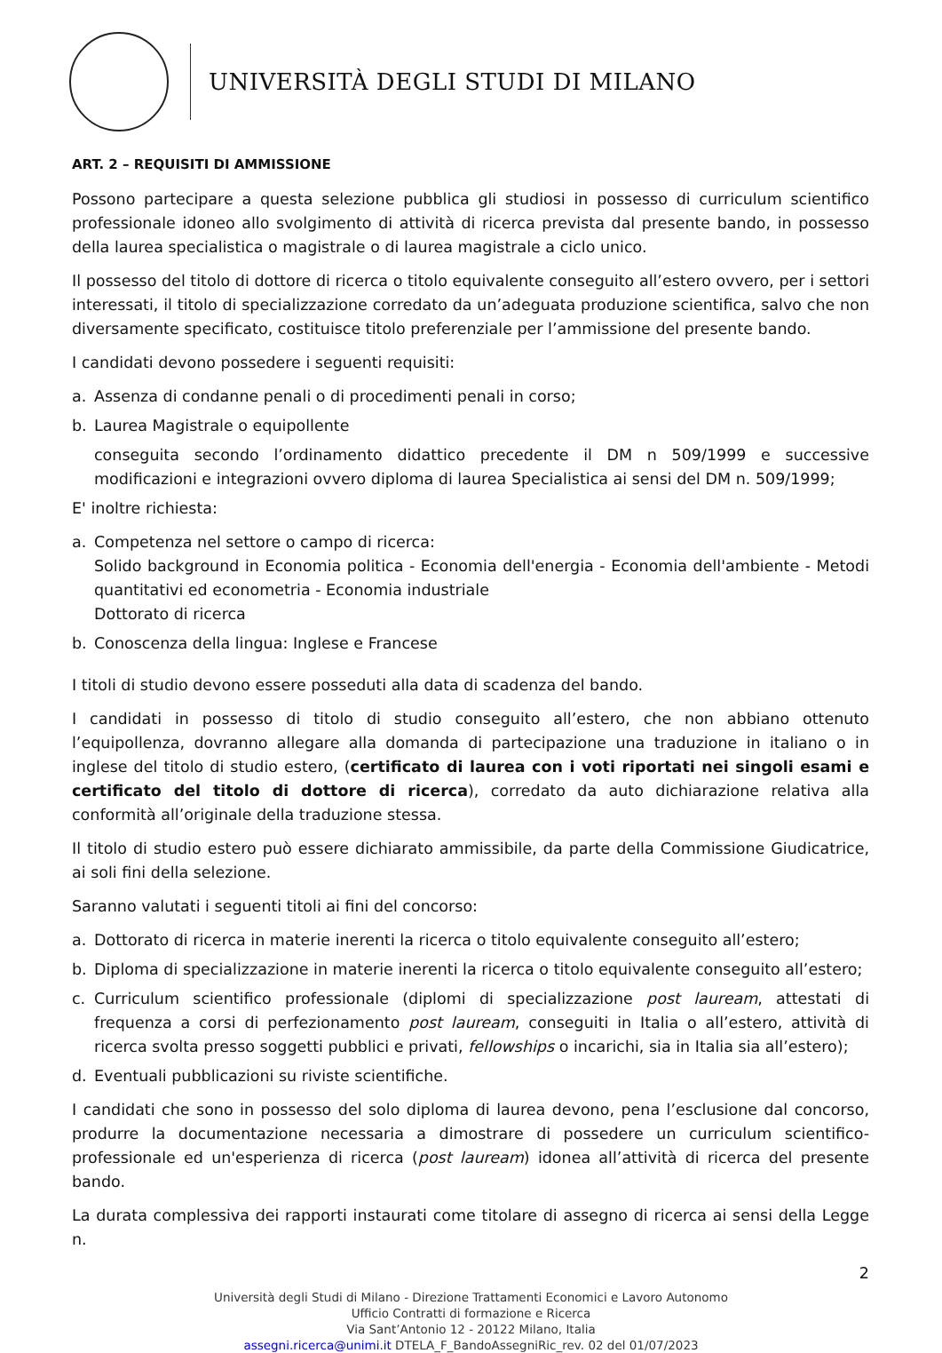UNIVERSITÀ DEGLI STUDI DI MILANO
ART. 2 – REQUISITI DI AMMISSIONE
Possono partecipare a questa selezione pubblica gli studiosi in possesso di curriculum scientifico professionale idoneo allo svolgimento di attività di ricerca prevista dal presente bando, in possesso della laurea specialistica o magistrale o di laurea magistrale a ciclo unico.
Il possesso del titolo di dottore di ricerca o titolo equivalente conseguito all’estero ovvero, per i settori interessati, il titolo di specializzazione corredato da un’adeguata produzione scientifica, salvo che non diversamente specificato, costituisce titolo preferenziale per l’ammissione del presente bando.
I candidati devono possedere i seguenti requisiti:
a. Assenza di condanne penali o di procedimenti penali in corso;
b. Laurea Magistrale o equipollente
conseguita secondo l’ordinamento didattico precedente il DM n 509/1999 e successive modificazioni e integrazioni ovvero diploma di laurea Specialistica ai sensi del DM n. 509/1999;
E' inoltre richiesta:
a. Competenza nel settore o campo di ricerca:
Solido background in Economia politica - Economia dell'energia - Economia dell'ambiente - Metodi quantitativi ed econometria - Economia industriale
Dottorato di ricerca
b. Conoscenza della lingua: Inglese e Francese
I titoli di studio devono essere posseduti alla data di scadenza del bando.
I candidati in possesso di titolo di studio conseguito all’estero, che non abbiano ottenuto l’equipollenza, dovranno allegare alla domanda di partecipazione una traduzione in italiano o in inglese del titolo di studio estero, (certificato di laurea con i voti riportati nei singoli esami e certificato del titolo di dottore di ricerca), corredato da auto dichiarazione relativa alla conformità all’originale della traduzione stessa.
Il titolo di studio estero può essere dichiarato ammissibile, da parte della Commissione Giudicatrice, ai soli fini della selezione.
Saranno valutati i seguenti titoli ai fini del concorso:
a. Dottorato di ricerca in materie inerenti la ricerca o titolo equivalente conseguito all’estero;
b. Diploma di specializzazione in materie inerenti la ricerca o titolo equivalente conseguito all’estero;
c. Curriculum scientifico professionale (diplomi di specializzazione post lauream, attestati di frequenza a corsi di perfezionamento post lauream, conseguiti in Italia o all’estero, attività di ricerca svolta presso soggetti pubblici e privati, fellowships o incarichi, sia in Italia sia all’estero);
d. Eventuali pubblicazioni su riviste scientifiche.
I candidati che sono in possesso del solo diploma di laurea devono, pena l’esclusione dal concorso, produrre la documentazione necessaria a dimostrare di possedere un curriculum scientifico-professionale ed un'esperienza di ricerca (post lauream) idonea all’attività di ricerca del presente bando.
La durata complessiva dei rapporti instaurati come titolare di assegno di ricerca ai sensi della Legge n.
2
Università degli Studi di Milano - Direzione Trattamenti Economici e Lavoro Autonomo
Ufficio Contratti di formazione e Ricerca
Via Sant’Antonio 12 - 20122 Milano, Italia
assegni.ricerca@unimi.it DTELA_F_BandoAssegniRic_rev. 02 del 01/07/2023